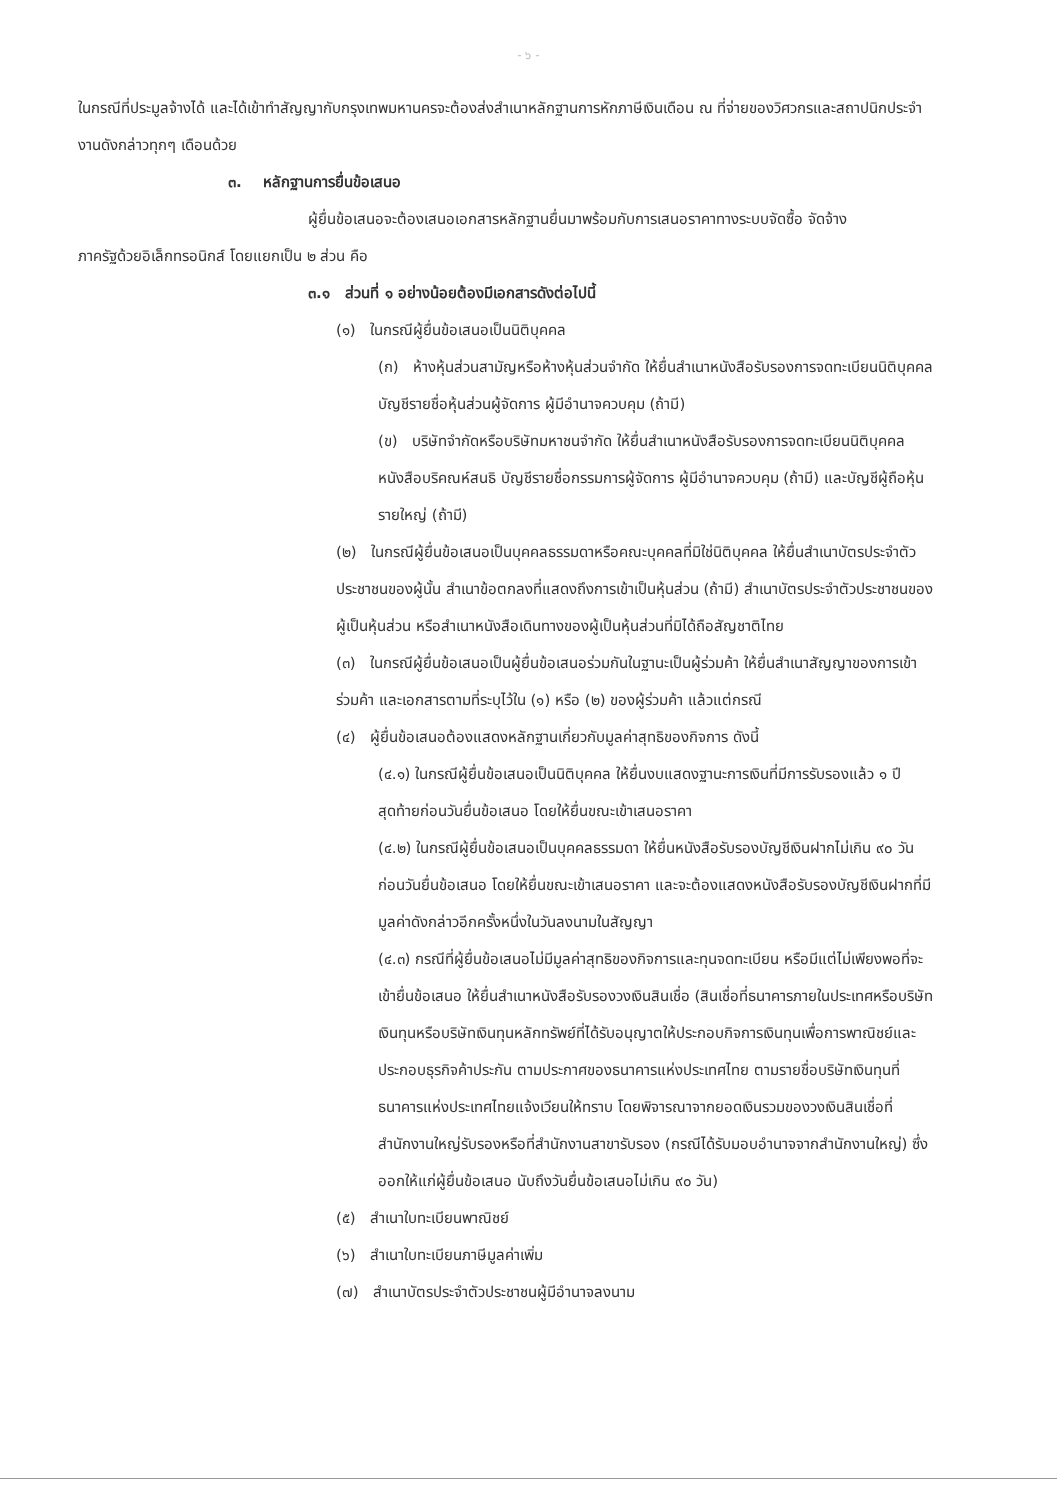- ๖ -
ในกรณีที่ประมูลจ้างได้ และได้เข้าทำสัญญากับกรุงเทพมหานครจะต้องส่งสำเนาหลักฐานการหักภาษีเงินเดือน ณ ที่จ่ายของวิศวกรและสถาปนิกประจำงานดังกล่าวทุกๆ เดือนด้วย
๓. หลักฐานการยื่นข้อเสนอ
ผู้ยื่นข้อเสนอจะต้องเสนอเอกสารหลักฐานยื่นมาพร้อมกับการเสนอราคาทางระบบจัดซื้อ จัดจ้าง
ภาครัฐด้วยอิเล็กทรอนิกส์ โดยแยกเป็น ๒ ส่วน คือ
๓.๑ ส่วนที่ ๑ อย่างน้อยต้องมีเอกสารดังต่อไปนี้
(๑) ในกรณีผู้ยื่นข้อเสนอเป็นนิติบุคคล
(ก) ห้างหุ้นส่วนสามัญหรือห้างหุ้นส่วนจำกัด ให้ยื่นสำเนาหนังสือรับรองการจดทะเบียนนิติบุคคล บัญชีรายชื่อหุ้นส่วนผู้จัดการ ผู้มีอำนาจควบคุม (ถ้ามี)
(ข) บริษัทจำกัดหรือบริษัทมหาชนจำกัด ให้ยื่นสำเนาหนังสือรับรองการจดทะเบียนนิติบุคคล หนังสือบริคณห์สนธิ บัญชีรายชื่อกรรมการผู้จัดการ ผู้มีอำนาจควบคุม (ถ้ามี) และบัญชีผู้ถือหุ้นรายใหญ่ (ถ้ามี)
(๒) ในกรณีผู้ยื่นข้อเสนอเป็นบุคคลธรรมดาหรือคณะบุคคลที่มิใช่นิติบุคคล ให้ยื่นสำเนาบัตรประจำตัวประชาชนของผู้นั้น สำเนาข้อตกลงที่แสดงถึงการเข้าเป็นหุ้นส่วน (ถ้ามี) สำเนาบัตรประจำตัวประชาชนของผู้เป็นหุ้นส่วน หรือสำเนาหนังสือเดินทางของผู้เป็นหุ้นส่วนที่มิได้ถือสัญชาติไทย
(๓) ในกรณีผู้ยื่นข้อเสนอเป็นผู้ยื่นข้อเสนอร่วมกันในฐานะเป็นผู้ร่วมค้า ให้ยื่นสำเนาสัญญาของการเข้าร่วมค้า และเอกสารตามที่ระบุไว้ใน (๑) หรือ (๒) ของผู้ร่วมค้า แล้วแต่กรณี
(๔) ผู้ยื่นข้อเสนอต้องแสดงหลักฐานเกี่ยวกับมูลค่าสุทธิของกิจการ ดังนี้
(๔.๑) ในกรณีผู้ยื่นข้อเสนอเป็นนิติบุคคล ให้ยื่นงบแสดงฐานะการเงินที่มีการรับรองแล้ว ๑ ปีสุดท้ายก่อนวันยื่นข้อเสนอ โดยให้ยื่นขณะเข้าเสนอราคา
(๔.๒) ในกรณีผู้ยื่นข้อเสนอเป็นบุคคลธรรมดา ให้ยื่นหนังสือรับรองบัญชีเงินฝากไม่เกิน ๙๐ วัน ก่อนวันยื่นข้อเสนอ โดยให้ยื่นขณะเข้าเสนอราคา และจะต้องแสดงหนังสือรับรองบัญชีเงินฝากที่มีมูลค่าดังกล่าวอีกครั้งหนึ่งในวันลงนามในสัญญา
(๔.๓) กรณีที่ผู้ยื่นข้อเสนอไม่มีมูลค่าสุทธิของกิจการและทุนจดทะเบียน หรือมีแต่ไม่เพียงพอที่จะเข้ายื่นข้อเสนอ ให้ยื่นสำเนาหนังสือรับรองวงเงินสินเชื่อ (สินเชื่อที่ธนาคารภายในประเทศหรือบริษัทเงินทุนหรือบริษัทเงินทุนหลักทรัพย์ที่ได้รับอนุญาตให้ประกอบกิจการเงินทุนเพื่อการพาณิชย์และประกอบธุรกิจค้าประกัน ตามประกาศของธนาคารแห่งประเทศไทย ตามรายชื่อบริษัทเงินทุนที่ธนาคารแห่งประเทศไทยแจ้งเวียนให้ทราบ โดยพิจารณาจากยอดเงินรวมของวงเงินสินเชื่อที่สำนักงานใหญ่รับรองหรือที่สำนักงานสาขารับรอง (กรณีได้รับมอบอำนาจจากสำนักงานใหญ่) ซึ่งออกให้แก่ผู้ยื่นข้อเสนอ นับถึงวันยื่นข้อเสนอไม่เกิน ๙๐ วัน)
(๕) สำเนาใบทะเบียนพาณิชย์
(๖) สำเนาใบทะเบียนภาษีมูลค่าเพิ่ม
(๗) สำเนาบัตรประจำตัวประชาชนผู้มีอำนาจลงนาม